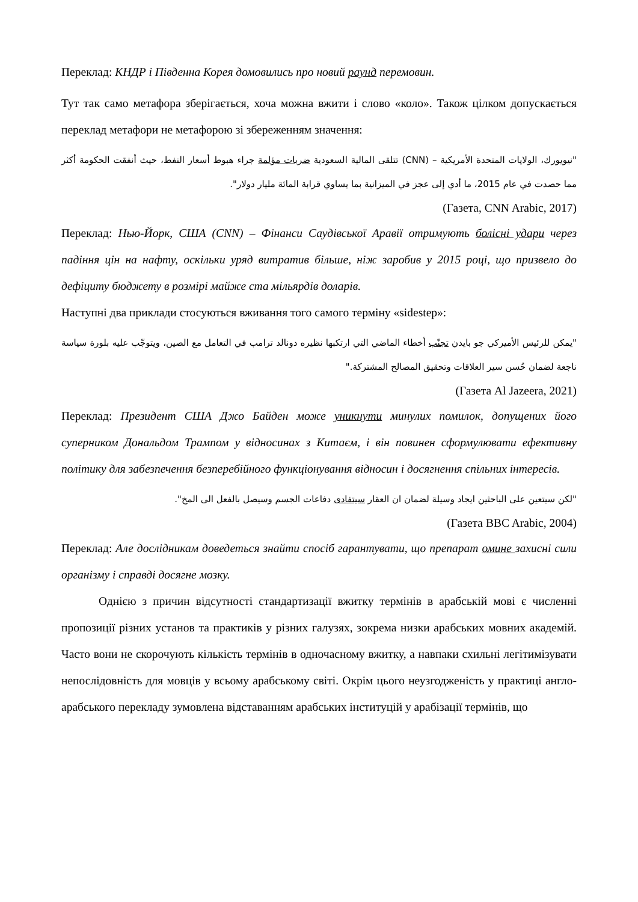Переклад: КНДР і Південна Корея домовились про новий раунд перемовин.
Тут так само метафора зберігається, хоча можна вжити і слово «коло». Також цілком допускається переклад метафори не метафорою зі збереженням значення:
"نيويورك، الولايات المتحدة الأمريكية – (CNN) تتلقى المالية السعودية ضربات مؤلمة جراء هبوط أسعار النفط، حيث أنفقت الحكومة أكثر مما حصدت في عام 2015، ما أدي إلى عجز في الميزانية بما يساوي قرابة المائة مليار دولار".
(Газета, CNN Arabic, 2017)
Переклад: Нью-Йорк, США (CNN) – Фінанси Саудівської Аравії отримують болісні удари через падіння цін на нафту, оскільки уряд витратив більше, ніж заробив у 2015 році, що призвело до дефіциту бюджету в розмірі майже ста мільярдів доларів.
Наступні два приклади стосуються вживання того самого терміну «sidestep»:
"يمكن للرئيس الأميركي جو بايدن تجنّب أخطاء الماضي التي ارتكبها نظيره دونالد ترامب في التعامل مع الصين، ويتوجّب عليه بلورة سياسة ناجعة لضمان حُسن سير العلاقات وتحقيق المصالح المشتركة."
(Газета Al Jazeera, 2021)
Переклад: Президент США Джо Байден може уникнути минулих помилок, допущених його суперником Дональдом Трампом у відносинах з Китаєм, і він повинен сформулювати ефективну політику для забезпечення безперебійного функціонування відносин і досягнення спільних інтересів.
"لكن سيتعين على الباحثين ايجاد وسيلة لضمان ان العقار سيتفادى دفاعات الجسم وسيصل بالفعل الى المخ".
(Газета BBC Arabic, 2004)
Переклад: Але дослідникам доведеться знайти спосіб гарантувати, що препарат омине захисні сили організму і справді досягне мозку.
Однією з причин відсутності стандартизації вжитку термінів в арабській мові є численні пропозиції різних установ та практиків у різних галузях, зокрема низки арабських мовних академій. Часто вони не скорочують кількість термінів в одночасному вжитку, а навпаки схильні легітимізувати непослідовність для мовців у всьому арабському світі. Окрім цього неузгодженість у практиці англо-арабського перекладу зумовлена відставанням арабських інституцій у арабізації термінів, що